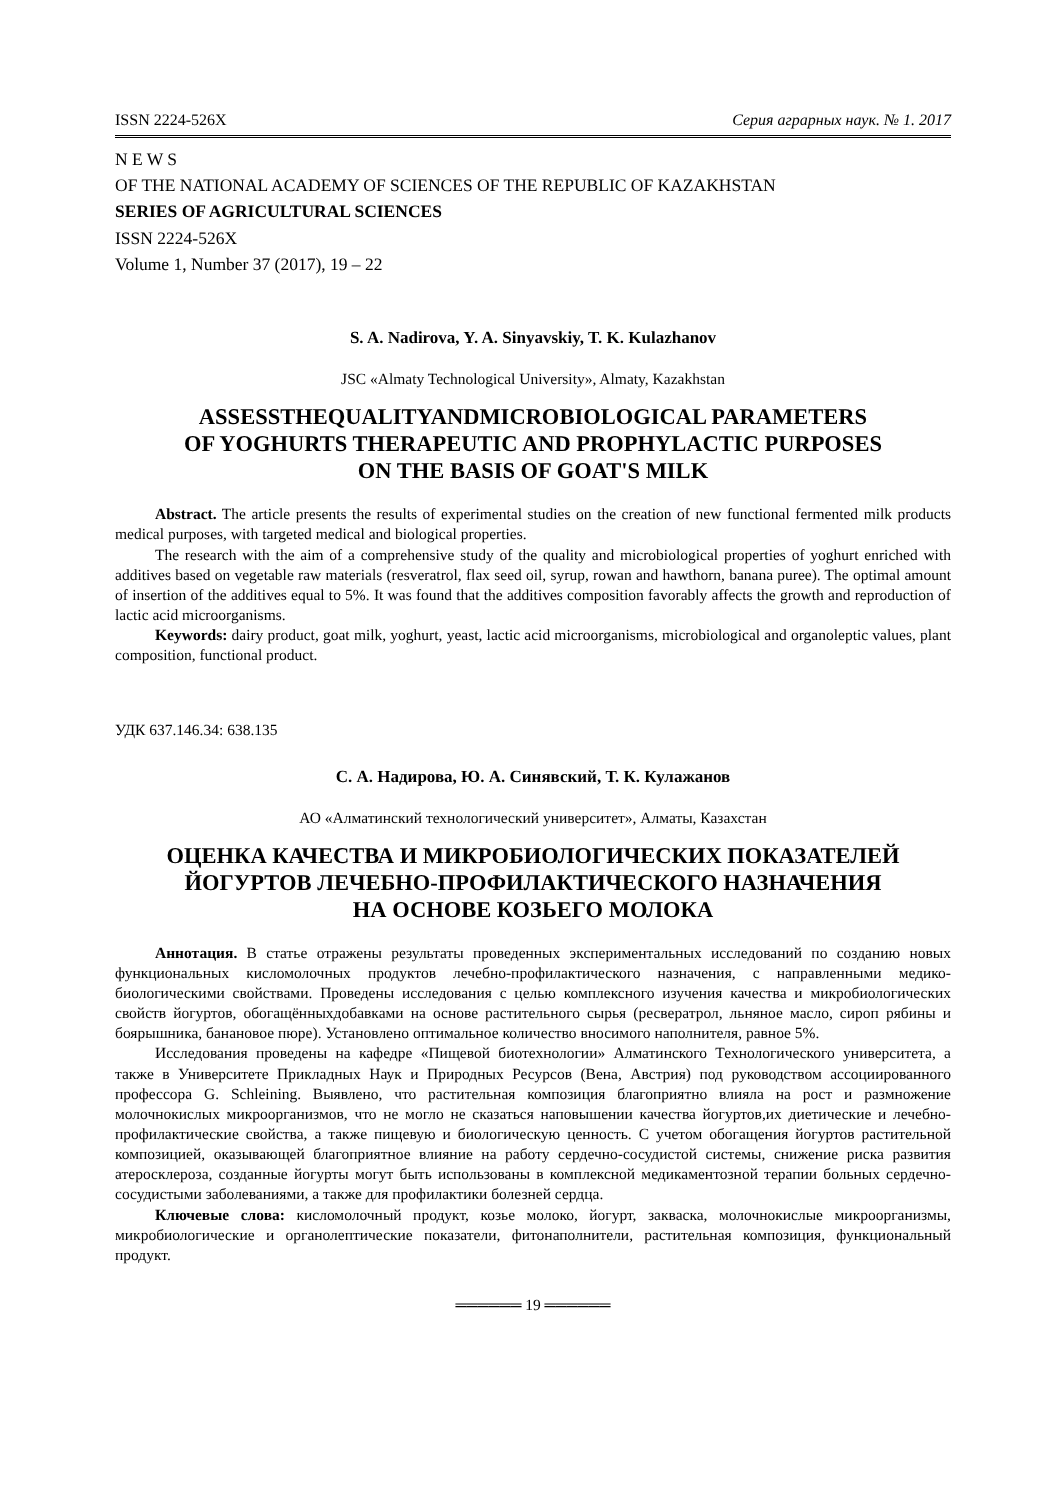ISSN 2224-526X Серия аграрных наук. № 1. 2017
N E W S
OF THE NATIONAL ACADEMY OF SCIENCES OF THE REPUBLIC OF KAZAKHSTAN
SERIES OF AGRICULTURAL SCIENCES
ISSN 2224-526X
Volume 1, Number 37 (2017), 19 – 22
S. A. Nadirova, Y. A. Sinyavskiy, T. K. Kulazhanov
JSC «Almaty Technological University», Almaty, Kazakhstan
ASSESSTHEQUALITYANDMICROBIOLOGICAL PARAMETERS
OF YOGHURTS THERAPEUTIC AND PROPHYLACTIC PURPOSES
ON THE BASIS OF GOAT'S MILK
Abstract. The article presents the results of experimental studies on the creation of new functional fermented milk products medical purposes, with targeted medical and biological properties.
The research with the aim of a comprehensive study of the quality and microbiological properties of yoghurt enriched with additives based on vegetable raw materials (resveratrol, flax seed oil, syrup, rowan and hawthorn, banana puree). The optimal amount of insertion of the additives equal to 5%. It was found that the additives composition favorably affects the growth and reproduction of lactic acid microorganisms.
Keywords: dairy product, goat milk, yoghurt, yeast, lactic acid microorganisms, microbiological and organoleptic values, plant composition, functional product.
УДК 637.146.34: 638.135
С. А. Надирова, Ю. А. Синявский, Т. К. Кулажанов
АО «Алматинский технологический университет», Алматы, Казахстан
ОЦЕНКА КАЧЕСТВА И МИКРОБИОЛОГИЧЕСКИХ ПОКАЗАТЕЛЕЙ
ЙОГУРТОВ ЛЕЧЕБНО-ПРОФИЛАКТИЧЕСКОГО НАЗНАЧЕНИЯ
НА ОСНОВЕ КОЗЬЕГО МОЛОКА
Аннотация. В статье отражены результаты проведенных экспериментальных исследований по созданию новых функциональных кисломолочных продуктов лечебно-профилактического назначения, с направленными медико-биологическими свойствами. Проведены исследования с целью комплексного изучения качества и микробиологических свойств йогуртов, обогащённыхдобавками на основе растительного сырья (ресвератрол, льняное масло, сироп рябины и боярышника, банановое пюре). Установлено оптимальное количество вносимого наполнителя, равное 5%.
Исследования проведены на кафедре «Пищевой биотехнологии» Алматинского Технологического университета, а также в Университете Прикладных Наук и Природных Ресурсов (Вена, Австрия) под руководством ассоциированного профессора G. Schleining. Выявлено, что растительная композиция благоприятно влияла на рост и размножение молочнокислых микроорганизмов, что не могло не сказаться наповышении качества йогуртов,их диетические и лечебно-профилактические свойства, а также пищевую и биологическую ценность. С учетом обогащения йогуртов растительной композицией, оказывающей благоприятное влияние на работу сердечно-сосудистой системы, снижение риска развития атеросклероза, созданные йогурты могут быть использованы в комплексной медикаментозной терапии больных сердечно-сосудистыми заболеваниями, а также для профилактики болезней сердца.
Ключевые слова: кисломолочный продукт, козье молоко, йогурт, закваска, молочнокислые микроорганизмы, микробиологические и органолептические показатели, фитонаполнители, растительная композиция, функциональный продукт.
══════ 19 ══════